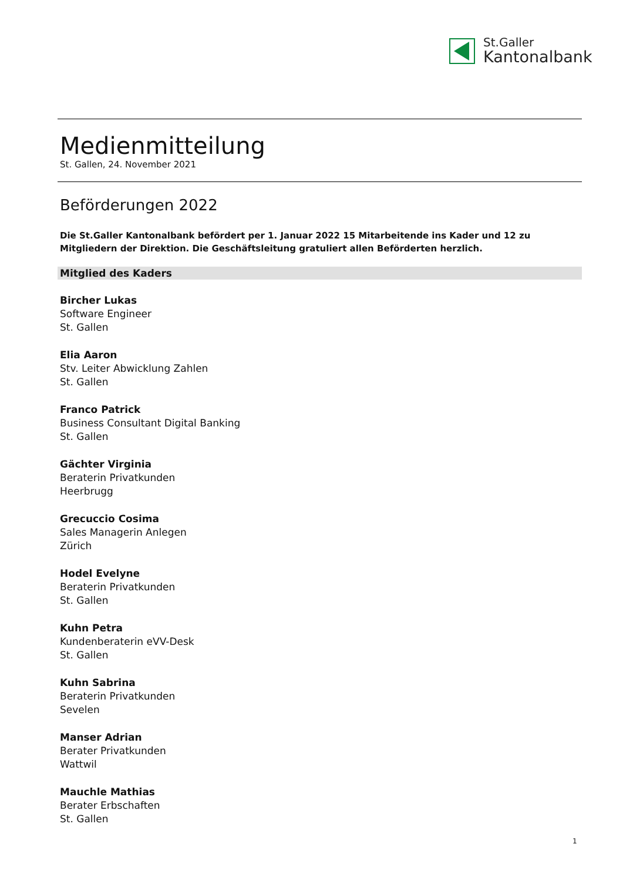St.Galler
Kantonalbank
Medienmitteilung
St. Gallen, 24. November 2021
Beförderungen 2022
Die St.Galler Kantonalbank befördert per 1. Januar 2022 15 Mitarbeitende ins Kader und 12 zu Mitgliedern der Direktion. Die Geschäftsleitung gratuliert allen Beförderten herzlich.
Mitglied des Kaders
Bircher Lukas
Software Engineer
St. Gallen
Elia Aaron
Stv. Leiter Abwicklung Zahlen
St. Gallen
Franco Patrick
Business Consultant Digital Banking
St. Gallen
Gächter Virginia
Beraterin Privatkunden
Heerbrugg
Grecuccio Cosima
Sales Managerin Anlegen
Zürich
Hodel Evelyne
Beraterin Privatkunden
St. Gallen
Kuhn Petra
Kundenberaterin eVV-Desk
St. Gallen
Kuhn Sabrina
Beraterin Privatkunden
Sevelen
Manser Adrian
Berater Privatkunden
Wattwil
Mauchle Mathias
Berater Erbschaften
St. Gallen
1